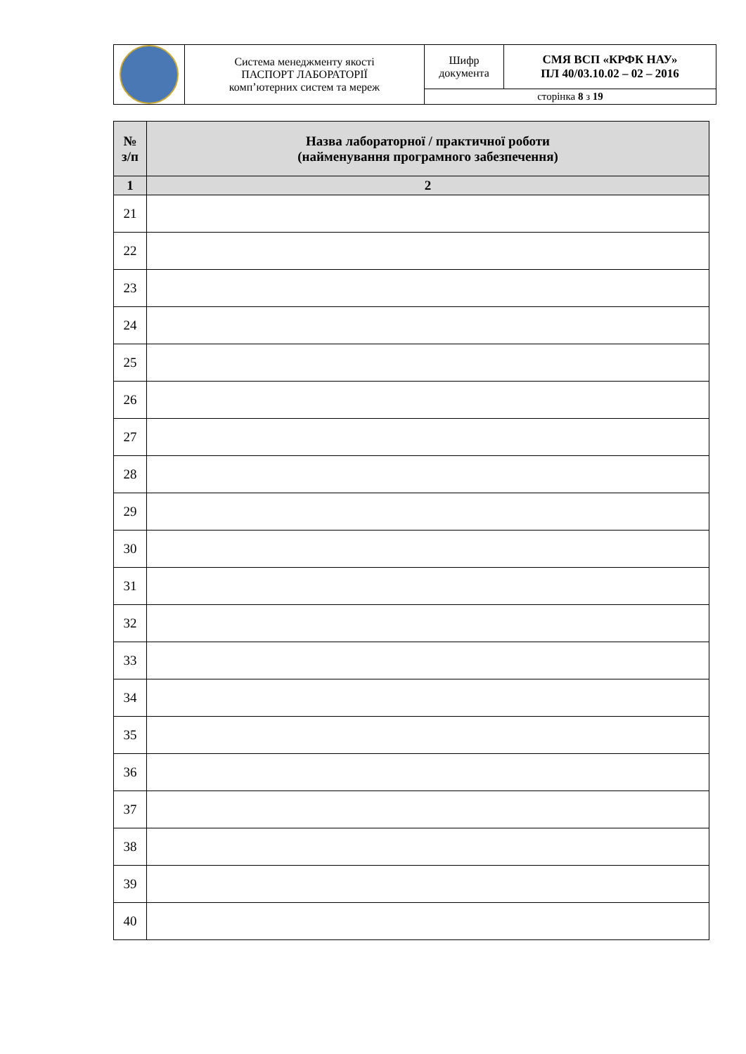| | Система менеджменту якості ПАСПОРТ ЛАБОРАТОРІЇ комп’ютерних систем та мереж | Шифр документа | СМЯ ВСП «КРФК НАУ» ПЛ 40/03.10.02 – 02 – 2016 |
| | | сторінка 8 з 19 | |
| № з/п | Назва лабораторної / практичної роботи (найменування програмного забезпечення) |
| --- | --- |
| 1 | 2 |
| 21 | |
| 22 | |
| 23 | |
| 24 | |
| 25 | |
| 26 | |
| 27 | |
| 28 | |
| 29 | |
| 30 | |
| 31 | |
| 32 | |
| 33 | |
| 34 | |
| 35 | |
| 36 | |
| 37 | |
| 38 | |
| 39 | |
| 40 | |